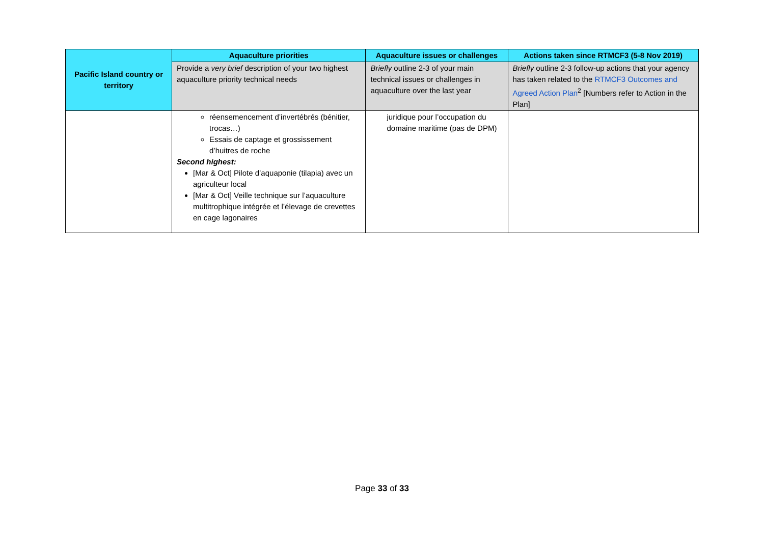| Pacific Island country or territory | Aquaculture priorities | Aquaculture issues or challenges | Actions taken since RTMCF3 (5-8 Nov 2019) |
| | Provide a very brief description of your two highest aquaculture priority technical needs | Briefly outline 2-3 of your main technical issues or challenges in aquaculture over the last year | Briefly outline 2-3 follow-up actions that your agency has taken related to the RTMCF3 Outcomes and Agreed Action Plan<sup>2</sup> [Numbers refer to Action in the Plan] |
| | réensemencement d’invertébrés (bénitier, trocas…) Essais de captage et grossissement d’huitres de roche Second highest: [Mar & Oct] Pilote d’aquaponie (tilapia) avec un agriculteur local [Mar & Oct] Veille technique sur l’aquaculture multitrophique intégrée et l’élevage de crevettes en cage lagonaires | juridique pour l’occupation du domaine maritime (pas de DPM) | |
Page 33 of 33